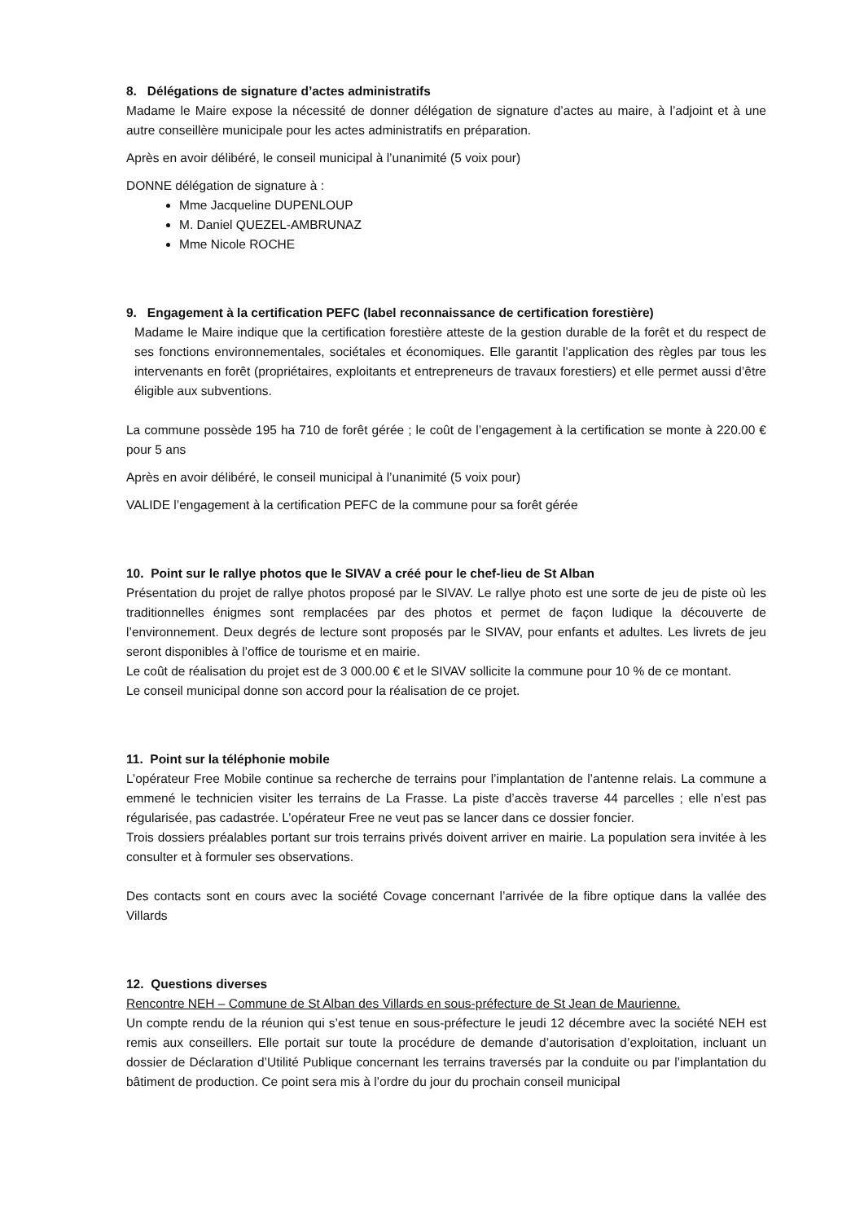8. Délégations de signature d’actes administratifs
Madame le Maire expose la nécessité de donner délégation de signature d’actes au maire, à l’adjoint et à une autre conseillère municipale pour les actes administratifs en préparation.
Après en avoir délibéré, le conseil municipal à l’unanimité (5 voix pour)
DONNE délégation de signature à :
Mme Jacqueline DUPENLOUP
M. Daniel QUEZEL-AMBRUNAZ
Mme Nicole ROCHE
9. Engagement à la certification PEFC (label reconnaissance de certification forestière)
Madame le Maire indique que la certification forestière atteste de la gestion durable de la forêt et du respect de ses fonctions environnementales, sociétales et économiques. Elle garantit l’application des règles par tous les intervenants en forêt (propriétaires, exploitants et entrepreneurs de travaux forestiers) et elle permet aussi d’être éligible aux subventions.
La commune possède 195 ha 710 de forêt gérée ; le coût de l’engagement à la certification se monte à 220.00 € pour 5 ans
Après en avoir délibéré, le conseil municipal à l’unanimité (5 voix pour)
VALIDE l’engagement à la certification PEFC de la commune pour sa forêt gérée
10. Point sur le rallye photos que le SIVAV a créé pour le chef-lieu de St Alban
Présentation du projet de rallye photos proposé par le SIVAV. Le rallye photo est une sorte de jeu de piste où les traditionnelles énigmes sont remplacées par des photos et permet de façon ludique la découverte de l’environnement. Deux degrés de lecture sont proposés par le SIVAV, pour enfants et adultes. Les livrets de jeu seront disponibles à l’office de tourisme et en mairie.
Le coût de réalisation du projet est de 3 000.00 € et le SIVAV sollicite la commune pour 10 % de ce montant.
Le conseil municipal donne son accord pour la réalisation de ce projet.
11. Point sur la téléphonie mobile
L’opérateur Free Mobile continue sa recherche de terrains pour l’implantation de l’antenne relais. La commune a emmené le technicien visiter les terrains de La Frasse. La piste d’accès traverse 44 parcelles ; elle n’est pas régularisée, pas cadastrée. L’opérateur Free ne veut pas se lancer dans ce dossier foncier.
Trois dossiers préalables portant sur trois terrains privés doivent arriver en mairie. La population sera invitée à les consulter et à formuler ses observations.
Des contacts sont en cours avec la société Covage concernant l’arrivée de la fibre optique dans la vallée des Villards
12. Questions diverses
Rencontre NEH – Commune de St Alban des Villards en sous-préfecture de St Jean de Maurienne.
Un compte rendu de la réunion qui s’est tenue en sous-préfecture le jeudi 12 décembre avec la société NEH est remis aux conseillers. Elle portait sur toute la procédure de demande d’autorisation d’exploitation, incluant un dossier de Déclaration d’Utilité Publique concernant les terrains traversés par la conduite ou par l’implantation du bâtiment de production. Ce point sera mis à l’ordre du jour du prochain conseil municipal